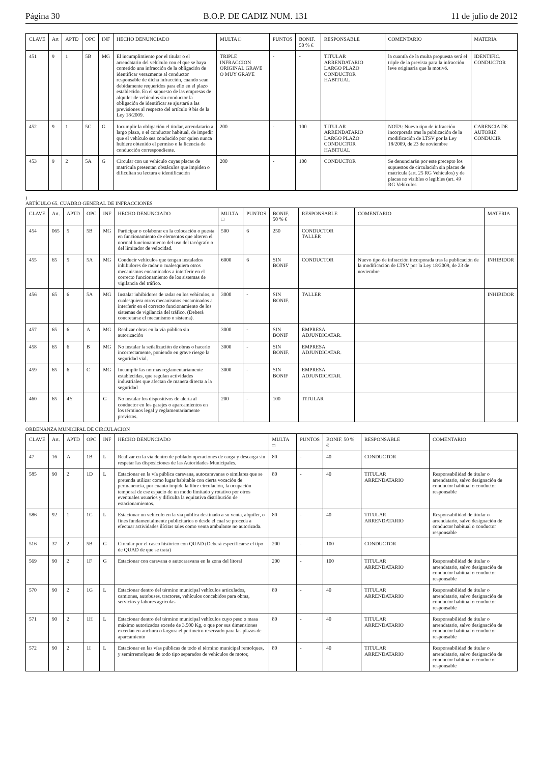Página 30 B.O.P. DE CADIZ NUM. 131 11 de julio de 2012
| CLAVE | Art | APTD | OPC | INF | HECHO DENUNCIADO | MULTA □ | PUNTOS | BONIF. 50 % € | RESPONSABLE | COMENTARIO | MATERIA |
| --- | --- | --- | --- | --- | --- | --- | --- | --- | --- | --- | --- |
| 451 | 9 | 1 | 5B | MG | El incumplimiento por el titular o el arrendatario del vehículo con el que se haya cometido una infracción de la obligación de identificar verazmente al conductor responsable de dicha infracción, cuando sean debidamente requeridos para ello en el plazo establecido. En el supuesto de las empresas de alquiler de vehículos sin conductor la obligación de identificar se ajustará a las previsiones al respecto del artículo 9 bis de la Ley 18/2009. | TRIPLE INFRACCION ORIGINAL GRAVE O MUY GRAVE | - | - | TITULAR ARRENDATARIO LARGO PLAZO CONDUCTOR HABITUAL | la cuantía de la multa propuesta será el triple de la prevista para la infracción leve originaria que la motivó. | IDENTIFIC. CONDUCTOR |
| 452 | 9 | 1 | 5C | G | Incumplir la obligación el titular, arrendatario a largo plazo, o el conductor habitual, de impedir que el vehículo sea conducido por quien nunca hubiere obtenido el permiso o la licencia de conducción correspondiente. | 200 | - | 100 | TITULAR ARRENDATARIO LARGO PLAZO CONDUCTOR HABITUAL | NOTA: Nuevo tipo de infracción incorporada tras la publicación de la modificación de LTSV por la Ley 18/2009, de 23 de noviembre | CARENCIA DE AUTORIZ. CONDUCIR |
| 453 | 9 | 2 | 5A | G | Circular con un vehículo cuyas placas de matrícula presentan obstáculos que impiden o dificultan su lectura e identificación | 200 | - | 100 | CONDUCTOR | Se denunciarán por este precepto los supuestos de circulación sin placas de matrícula (art. 25 RG Vehículos) y de placas no visibles o legibles (art. 49 RG Vehículos | |
)
ARTÍCULO 65. CUADRO GENERAL DE INFRACCIONES
| CLAVE | Art. | APTD | OPC | INF | HECHO DENUNCIADO | MULTA □ | PUNTOS | BONIF. 50 % € | RESPONSABLE | COMENTARIO | MATERIA |
| --- | --- | --- | --- | --- | --- | --- | --- | --- | --- | --- | --- |
| 454 | 065 | 5 | 5B | MG | Participar o colaborar en la colocación o puesta en funcionamiento de elementos que alteren el normal funcionamiento del uso del tacógrafo o del limitador de velocidad. | 500 | 6 | 250 | CONDUCTOR TALLER | | |
| 455 | 65 | 5 | 5A | MG | Conducir vehículos que tengan instalados inhibidores de radar o cualesquiera otros mecanismos encaminados a interferir en el correcto funcionamiento de los sistemas de vigilancia del tráfico. | 6000 | 6 | SIN BONIF | CONDUCTOR | Nuevo tipo de infracción incorporada tras la publicación de la modificación de LTSV por la Ley 18/2009, de 23 de noviembre | INHIBIDOR |
| 456 | 65 | 6 | 5A | MG | Instalar inhibidores de radar en los vehículos, o cualesquiera otros mecanismos encaminados a interferir en el correcto funcionamiento de los sistemas de vigilancia del tráfico. (Deberá concretarse el mecanismo o sistema). | 3000 | - | SIN BONIF. | TALLER | | INHIBIDOR |
| 457 | 65 | 6 | A | MG | Realizar obras en la vía pública sin autorización | 3000 | - | SIN BONIF | EMPRESA ADJUNDICATAR. | | |
| 458 | 65 | 6 | B | MG | No instalar la señalización de obras o hacerlo incorrectamente, poniendo en grave riesgo la seguridad vial. | 3000 | - | SIN BONIF. | EMPRESA ADJUNDICATAR. | | |
| 459 | 65 | 6 | C | MG | Incumplir las normas reglamentariamente establecidas, que regulan actividades industriales que afectan de manera directa a la seguridad | 3000 | - | SIN BONIF | EMPRESA ADJUNDICATAR. | | |
| 460 | 65 | 4Y | | G | No instalar los dispositivos de alerta al conductor en los garajes o aparcamientos en los términos legal y reglamentariamente previstos. | 200 | - | 100 | TITULAR | | |
ORDENANZA MUNICIPAL DE CIRCULACION
| CLAVE | Art. | APTD | OPC | INF | HECHO DENUNCIADO | MULTA □ | PUNTOS | BONIF. 50 % € | RESPONSABLE | COMENTARIO |
| --- | --- | --- | --- | --- | --- | --- | --- | --- | --- | --- |
| 47 | 16 | A | 1B | L | Realizar en la vía dentro de poblado operaciones de carga y descarga sin respetar las disposiciones de las Autoridades Municipales. | 80 | - | 40 | CONDUCTOR | |
| 585 | 90 | 2 | 1D | L | Estacionar en la vía pública caravana, autocaravanas o similares que se pretenda utilizar como lugar habitable con cierta vocación de permanencia, por cuanto impide la libre circulación, la ocupación temporal de ese espacio de un modo limitado y rotativo por otros eventuales usuarios y dificulta la equitativa distribución de estacionamientos. | 80 | - | 40 | TITULAR ARRENDATARIO | Responsabilidad de titular o arrendatario, salvo designación de conductor habitual o conductor responsable |
| 586 | 92 | 1 | 1C | L | Estacionar un vehículo en la vía pública destinado a su venta, alquiler, o fines fundamentalmente publicitarios o desde el cual se proceda a efectuar actividades ilícitas tales como venta ambulante no autorizada. | 80 | - | 40 | TITULAR ARRENDATARIO | Responsabilidad de titular o arrendatario, salvo designación de conductor habitual o conductor responsable |
| 516 | 37 | 2 | 5B | G | Circular por el casco histórico con QUAD (Deberá especificarse el tipo de QUAD de que se trata) | 200 | - | 100 | CONDUCTOR | |
| 569 | 90 | 2 | 1F | G | Estacionar con caravana o autocaravana en la zona del litoral | 200 | - | 100 | TITULAR ARRENDATARIO | Responsabilidad de titular o arrendatario, salvo designación de conductor habitual o conductor responsable |
| 570 | 90 | 2 | 1G | L | Estacionar dentro del término municipal vehículos articulados, camiones, autobuses, tractores, vehículos concebidos para obras, servicios y labores agrícolas | 80 | - | 40 | TITULAR ARRENDATARIO | Responsabilidad de titular o arrendatario, salvo designación de conductor habitual o conductor responsable |
| 571 | 90 | 2 | 1H | L | Estacionar dentro del término municipal vehículos cuyo peso o masa máximo autorizados excede de 3.500 Kg, o que por sus dimensiones excedan en anchura o largura el perímetro reservado para las plazas de aparcamiento | 80 | - | 40 | TITULAR ARRENDATARIO | Responsabilidad de titular o arrendatario, salvo designación de conductor habitual o conductor responsable |
| 572 | 90 | 2 | 1I | L | Estacionar en las vías públicas de todo el término municipal remolques, y semirremolques de todo tipo separados de vehículos de motor, | 80 | - | 40 | TITULAR ARRENDATARIO | Responsabilidad de titular o arrendatario, salvo designación de conductor habitual o conductor responsable |